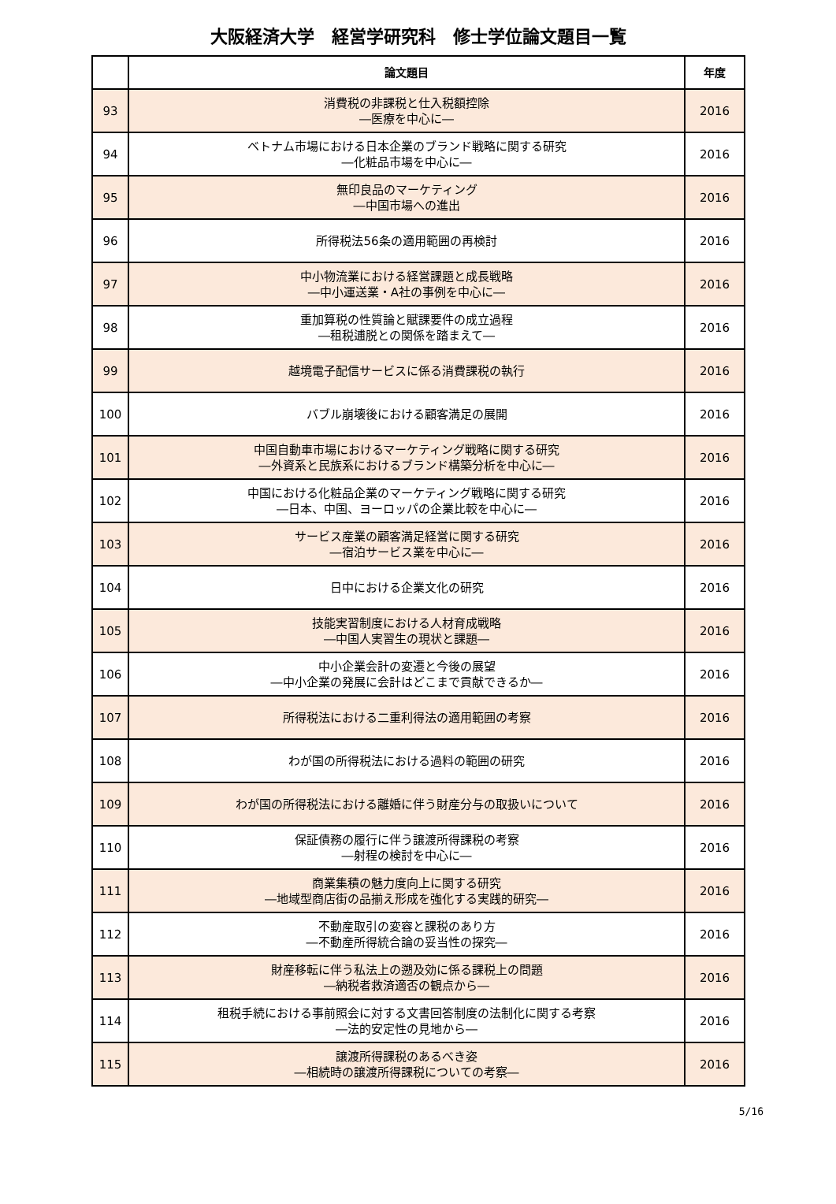大阪経済大学　経営学研究科　修士学位論文題目一覧
| | 論文題目 | 年度 |
| --- | --- | --- |
| 93 | 消費税の非課税と仕入税額控除 ―医療を中心に― | 2016 |
| 94 | ベトナム市場における日本企業のブランド戦略に関する研究 ―化粧品市場を中心に― | 2016 |
| 95 | 無印良品のマーケティング ―中国市場への進出 | 2016 |
| 96 | 所得税法56条の適用範囲の再検討 | 2016 |
| 97 | 中小物流業における経営課題と成長戦略 ―中小運送業・A社の事例を中心に― | 2016 |
| 98 | 重加算税の性質論と賦課要件の成立過程 ―租税逋脱との関係を踏まえて― | 2016 |
| 99 | 越境電子配信サービスに係る消費課税の執行 | 2016 |
| 100 | バブル崩壊後における顧客満足の展開 | 2016 |
| 101 | 中国自動車市場におけるマーケティング戦略に関する研究 ―外資系と民族系におけるブランド構築分析を中心に― | 2016 |
| 102 | 中国における化粧品企業のマーケティング戦略に関する研究 ―日本、中国、ヨーロッパの企業比較を中心に― | 2016 |
| 103 | サービス産業の顧客満足経営に関する研究 ―宿泊サービス業を中心に― | 2016 |
| 104 | 日中における企業文化の研究 | 2016 |
| 105 | 技能実習制度における人材育成戦略 ―中国人実習生の現状と課題― | 2016 |
| 106 | 中小企業会計の変遷と今後の展望 ―中小企業の発展に会計はどこまで貢献できるか― | 2016 |
| 107 | 所得税法における二重利得法の適用範囲の考察 | 2016 |
| 108 | わが国の所得税法における過料の範囲の研究 | 2016 |
| 109 | わが国の所得税法における離婚に伴う財産分与の取扱いについて | 2016 |
| 110 | 保証債務の履行に伴う譲渡所得課税の考察 ―射程の検討を中心に― | 2016 |
| 111 | 商業集積の魅力度向上に関する研究 ―地域型商店街の品揃え形成を強化する実践的研究― | 2016 |
| 112 | 不動産取引の変容と課税のあり方 ―不動産所得統合論の妥当性の探究― | 2016 |
| 113 | 財産移転に伴う私法上の遡及効に係る課税上の問題 ―納税者救済適否の観点から― | 2016 |
| 114 | 租税手続における事前照会に対する文書回答制度の法制化に関する考察 ―法的安定性の見地から― | 2016 |
| 115 | 譲渡所得課税のあるべき姿 ―相続時の譲渡所得課税についての考察― | 2016 |
5/16